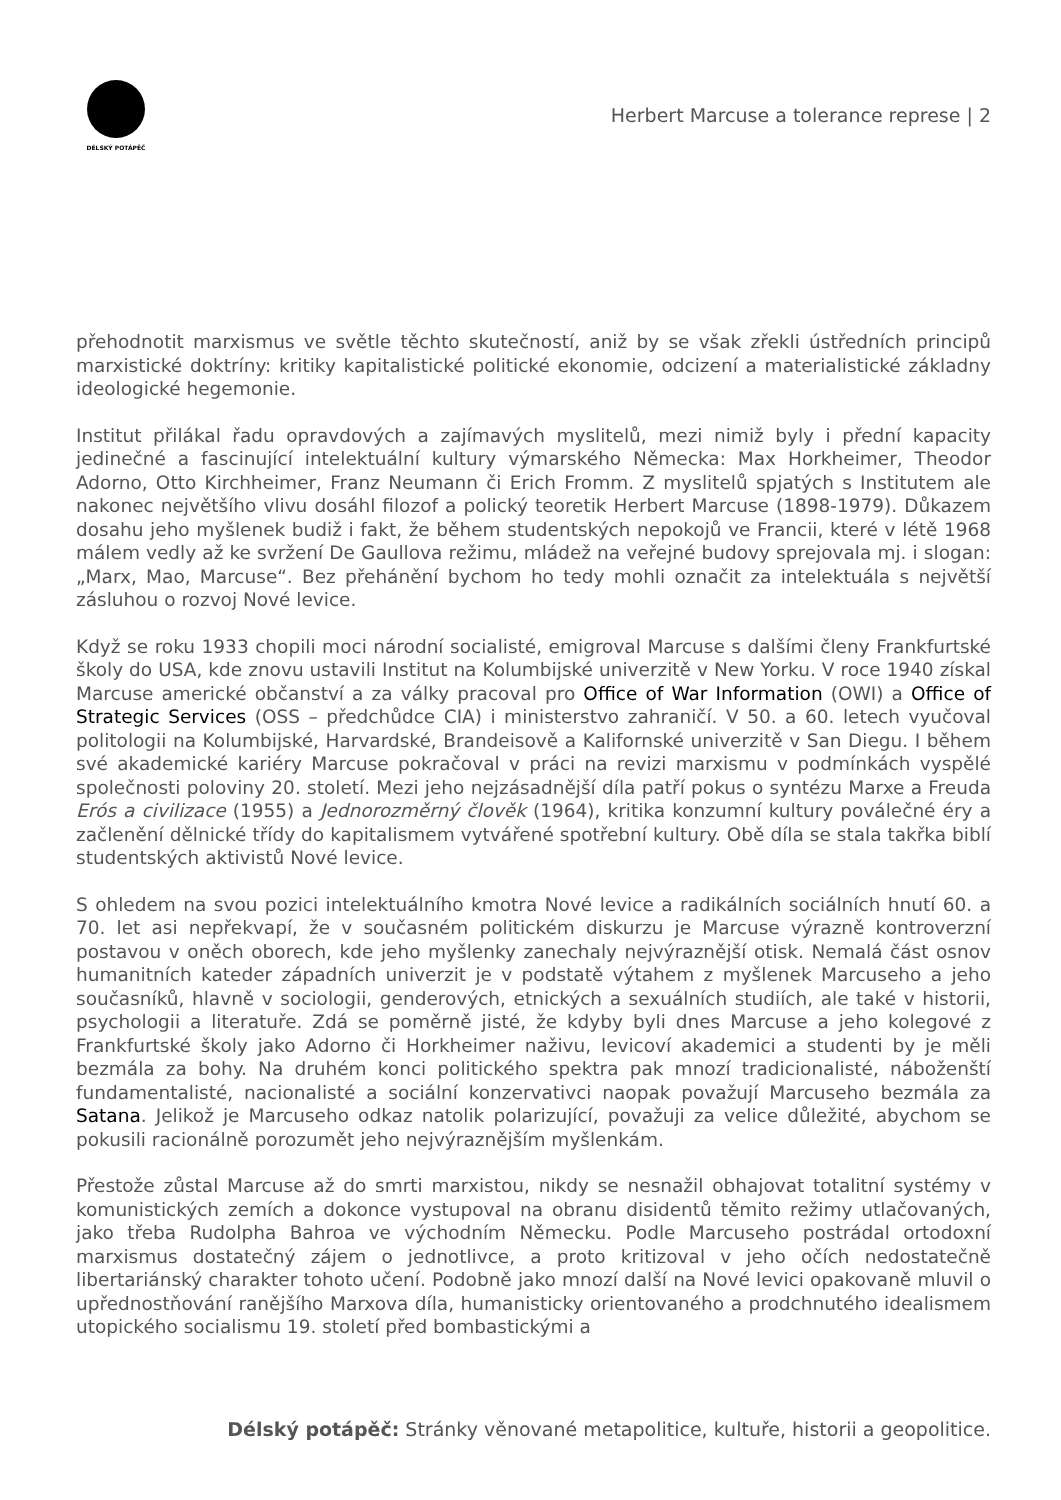DÉLSKÝ POTÁPĚČ
Herbert Marcuse a tolerance represe | 2
přehodnotit marxismus ve světle těchto skutečností, aniž by se však zřekli ústředních principů marxistické doktríny: kritiky kapitalistické politické ekonomie, odcizení a materialistické základny ideologické hegemonie.
Institut přilákal řadu opravdových a zajímavých myslitelů, mezi nimiž byly i přední kapacity jedinečné a fascinující intelektuální kultury výmarského Německa: Max Horkheimer, Theodor Adorno, Otto Kirchheimer, Franz Neumann či Erich Fromm. Z myslitelů spjatých s Institutem ale nakonec největšího vlivu dosáhl filozof a polický teoretik Herbert Marcuse (1898-1979). Důkazem dosahu jeho myšlenek budiž i fakt, že během studentských nepokojů ve Francii, které v létě 1968 málem vedly až ke svržení De Gaullova režimu, mládež na veřejné budovy sprejovala mj. i slogan: „Marx, Mao, Marcuse“. Bez přehánění bychom ho tedy mohli označit za intelektuála s největší zásluhou o rozvoj Nové levice.
Když se roku 1933 chopili moci národní socialisté, emigroval Marcuse s dalšími členy Frankfurtské školy do USA, kde znovu ustavili Institut na Kolumbijské univerzitě v New Yorku. V roce 1940 získal Marcuse americké občanství a za války pracoval pro Office of War Information (OWI) a Office of Strategic Services (OSS – předchůdce CIA) i ministerstvo zahraničí. V 50. a 60. letech vyučoval politologii na Kolumbijské, Harvardské, Brandeisově a Kalifornské univerzitě v San Diegu. I během své akademické kariéry Marcuse pokračoval v práci na revizi marxismu v podmínkách vyspělé společnosti poloviny 20. století. Mezi jeho nejzásadnější díla patří pokus o syntézu Marxe a Freuda Erós a civilizace (1955) a Jednorozměrný člověk (1964), kritika konzumní kultury poválečné éry a začlenění dělnické třídy do kapitalismem vytvářené spotřební kultury. Obě díla se stala takřka biblí studentských aktivistů Nové levice.
S ohledem na svou pozici intelektuálního kmotra Nové levice a radikálních sociálních hnutí 60. a 70. let asi nepřekvapí, že v současném politickém diskurzu je Marcuse výrazně kontroverzní postavou v oněch oborech, kde jeho myšlenky zanechaly nejvýraznější otisk. Nemalá část osnov humanitních kateder západních univerzit je v podstatě výtahem z myšlenek Marcuseho a jeho současníků, hlavně v sociologii, genderových, etnických a sexuálních studiích, ale také v historii, psychologii a literatuře. Zdá se poměrně jisté, že kdyby byli dnes Marcuse a jeho kolegové z Frankfurtské školy jako Adorno či Horkheimer naživu, levicoví akademici a studenti by je měli bezmála za bohy. Na druhém konci politického spektra pak mnozí tradicionalisté, náboženští fundamentalisté, nacionalisté a sociální konzervativci naopak považují Marcuseho bezmála za Satana. Jelikož je Marcuseho odkaz natolik polarizující, považuji za velice důležité, abychom se pokusili racionálně porozumět jeho nejvýraznějším myšlenkám.
Přestože zůstal Marcuse až do smrti marxistou, nikdy se nesnažil obhajovat totalitní systémy v komunistických zemích a dokonce vystupoval na obranu disidentů těmito režimy utlačovaných, jako třeba Rudolpha Bahroa ve východním Německu. Podle Marcuseho postrádal ortodoxní marxismus dostatečný zájem o jednotlivce, a proto kritizoval v jeho očích nedostatečně libertariánský charakter tohoto učení. Podobně jako mnozí další na Nové levici opakovaně mluvil o upřednostňování ranějšího Marxova díla, humanisticky orientovaného a prodchnutého idealismem utopického socialismu 19. století před bombastickými a
Délský potápěč: Stránky věnované metapolitice, kultuře, historii a geopolitice.